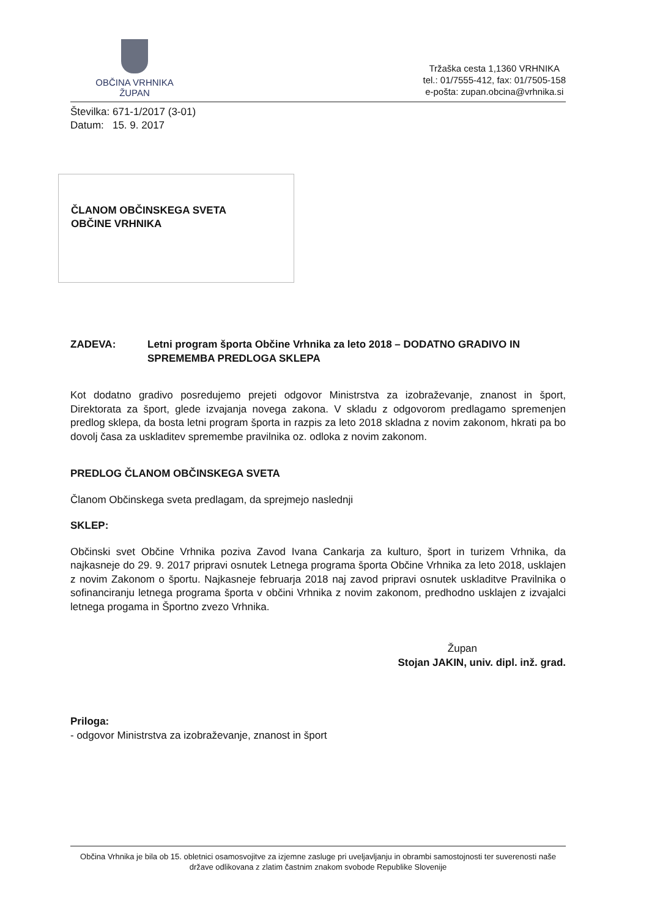OBČINA VRHNIKA
ŽUPAN
Tržaška cesta 1,1360 VRHNIKA
tel.: 01/7555-412, fax: 01/7505-158
e-pošta: zupan.obcina@vrhnika.si
Številka: 671-1/2017 (3-01)
Datum: 15. 9. 2017
ČLANOM OBČINSKEGA SVETA
OBČINE VRHNIKA
ZADEVA: Letni program športa Občine Vrhnika za leto 2018 – DODATNO GRADIVO IN SPREMEMBA PREDLOGA SKLEPA
Kot dodatno gradivo posredujemo prejeti odgovor Ministrstva za izobraževanje, znanost in šport, Direktorata za šport, glede izvajanja novega zakona. V skladu z odgovorom predlagamo spremenjen predlog sklepa, da bosta letni program športa in razpis za leto 2018 skladna z novim zakonom, hkrati pa bo dovolj časa za uskladitev spremembe pravilnika oz. odloka z novim zakonom.
PREDLOG ČLANOM OBČINSKEGA SVETA
Članom Občinskega sveta predlagam, da sprejmejo naslednji
SKLEP:
Občinski svet Občine Vrhnika poziva Zavod Ivana Cankarja za kulturo, šport in turizem Vrhnika, da najkasneje do 29. 9. 2017 pripravi osnutek Letnega programa športa Občine Vrhnika za leto 2018, usklajen z novim Zakonom o športu. Najkasneje februarja 2018 naj zavod pripravi osnutek uskladitve Pravilnika o sofinanciranju letnega programa športa v občini Vrhnika z novim zakonom, predhodno usklajen z izvajalci letnega progama in Športno zvezo Vrhnika.
Župan
Stojan JAKIN, univ. dipl. inž. grad.
Priloga:
- odgovor Ministrstva za izobraževanje, znanost in šport
Občina Vrhnika je bila ob 15. obletnici osamosvojitve za izjemne zasluge pri uveljavljanju in obrambi samostojnosti ter suverenosti naše države odlikovana z zlatim častnim znakom svobode Republike Slovenije